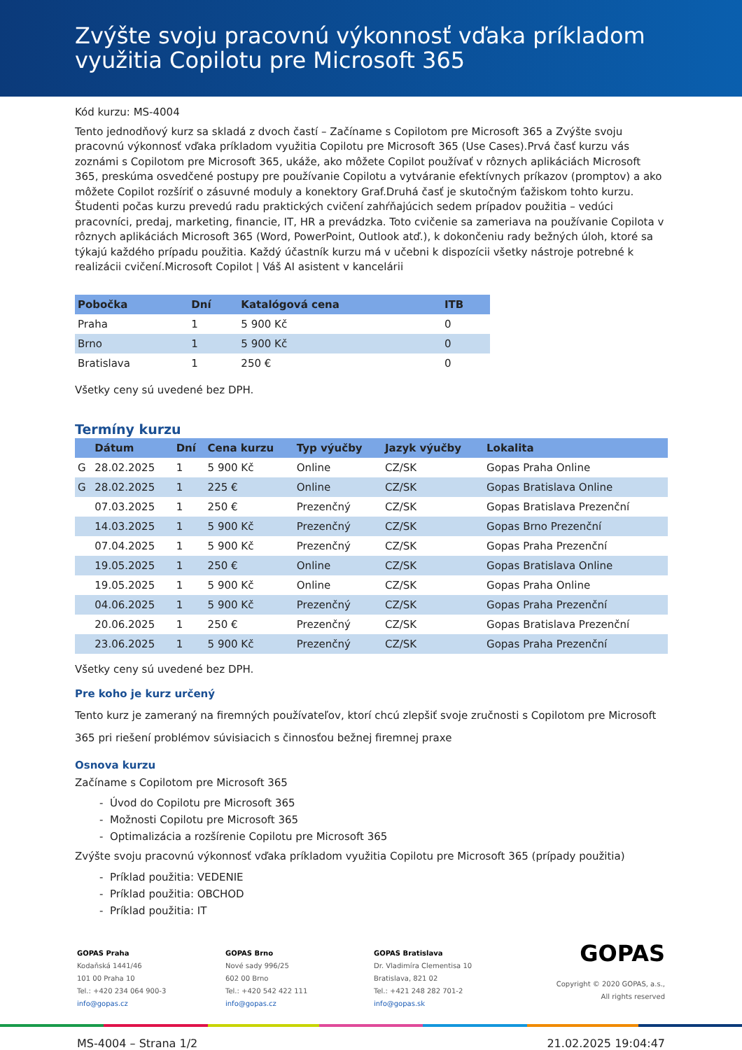Zvýšte svoju pracovnú výkonnosť vďaka príkladom využitia Copilotu pre Microsoft 365
Kód kurzu: MS-4004
Tento jednodňový kurz sa skladá z dvoch častí – Začíname s Copilotom pre Microsoft 365 a Zvýšte svoju pracovnú výkonnosť vďaka príkladom využitia Copilotu pre Microsoft 365 (Use Cases).Prvá časť kurzu vás zoznámi s Copilotom pre Microsoft 365, ukáže, ako môžete Copilot používať v rôznych aplikáciách Microsoft 365, preskúma osvedčené postupy pre používanie Copilotu a vytváranie efektívnych príkazov (promptov) a ako môžete Copilot rozšíriť o zásuvné moduly a konektory Graf.Druhá časť je skutočným ťažiskom tohto kurzu. Študenti počas kurzu prevedú radu praktických cvičení zahŕňajúcich sedem prípadov použitia – vedúci pracovníci, predaj, marketing, financie, IT, HR a prevádzka. Toto cvičenie sa zameriava na používanie Copilota v rôznych aplikáciách Microsoft 365 (Word, PowerPoint, Outlook atď.), k dokončeniu rady bežných úloh, ktoré sa týkajú každého prípadu použitia. Každý účastník kurzu má v učebni k dispozícii všetky nástroje potrebné k realizácii cvičení.Microsoft Copilot | Váš AI asistent v kancelárii
| Pobočka | Dní | Katalógová cena | ITB |
| --- | --- | --- | --- |
| Praha | 1 | 5 900 Kč | 0 |
| Brno | 1 | 5 900 Kč | 0 |
| Bratislava | 1 | 250 € | 0 |
Všetky ceny sú uvedené bez DPH.
Termíny kurzu
| | Dátum | Dní | Cena kurzu | Typ výučby | Jazyk výučby | Lokalita |
| --- | --- | --- | --- | --- | --- | --- |
| G | 28.02.2025 | 1 | 5 900 Kč | Online | CZ/SK | Gopas Praha Online |
| G | 28.02.2025 | 1 | 225 € | Online | CZ/SK | Gopas Bratislava Online |
| | 07.03.2025 | 1 | 250 € | Prezenčný | CZ/SK | Gopas Bratislava Prezenční |
| | 14.03.2025 | 1 | 5 900 Kč | Prezenčný | CZ/SK | Gopas Brno Prezenční |
| | 07.04.2025 | 1 | 5 900 Kč | Prezenčný | CZ/SK | Gopas Praha Prezenční |
| | 19.05.2025 | 1 | 250 € | Online | CZ/SK | Gopas Bratislava Online |
| | 19.05.2025 | 1 | 5 900 Kč | Online | CZ/SK | Gopas Praha Online |
| | 04.06.2025 | 1 | 5 900 Kč | Prezenčný | CZ/SK | Gopas Praha Prezenční |
| | 20.06.2025 | 1 | 250 € | Prezenčný | CZ/SK | Gopas Bratislava Prezenční |
| | 23.06.2025 | 1 | 5 900 Kč | Prezenčný | CZ/SK | Gopas Praha Prezenční |
Všetky ceny sú uvedené bez DPH.
Pre koho je kurz určený
Tento kurz je zameraný na firemných používateľov, ktorí chcú zlepšiť svoje zručnosti s Copilotom pre Microsoft 365 pri riešení problémov súvisiacich s činnosťou bežnej firemnej praxe
Osnova kurzu
Začíname s Copilotom pre Microsoft 365
- Úvod do Copilotu pre Microsoft 365
- Možnosti Copilotu pre Microsoft 365
- Optimalizácia a rozšírenie Copilotu pre Microsoft 365
Zvýšte svoju pracovnú výkonnosť vďaka príkladom využitia Copilotu pre Microsoft 365 (prípady použitia)
- Príklad použitia: VEDENIE
- Príklad použitia: OBCHOD
- Príklad použitia: IT
GOPAS Praha
Kodaňská 1441/46
101 00 Praha 10
Tel.: +420 234 064 900-3
info@gopas.cz
GOPAS Brno
Nové sady 996/25
602 00 Brno
Tel.: +420 542 422 111
info@gopas.cz
GOPAS Bratislava
Dr. Vladimíra Clementisa 10
Bratislava, 821 02
Tel.: +421 248 282 701-2
info@gopas.sk
GOPAS
Copyright © 2020 GOPAS, a.s.,
All rights reserved
MS-4004 – Strana 1/2 21.02.2025 19:04:47